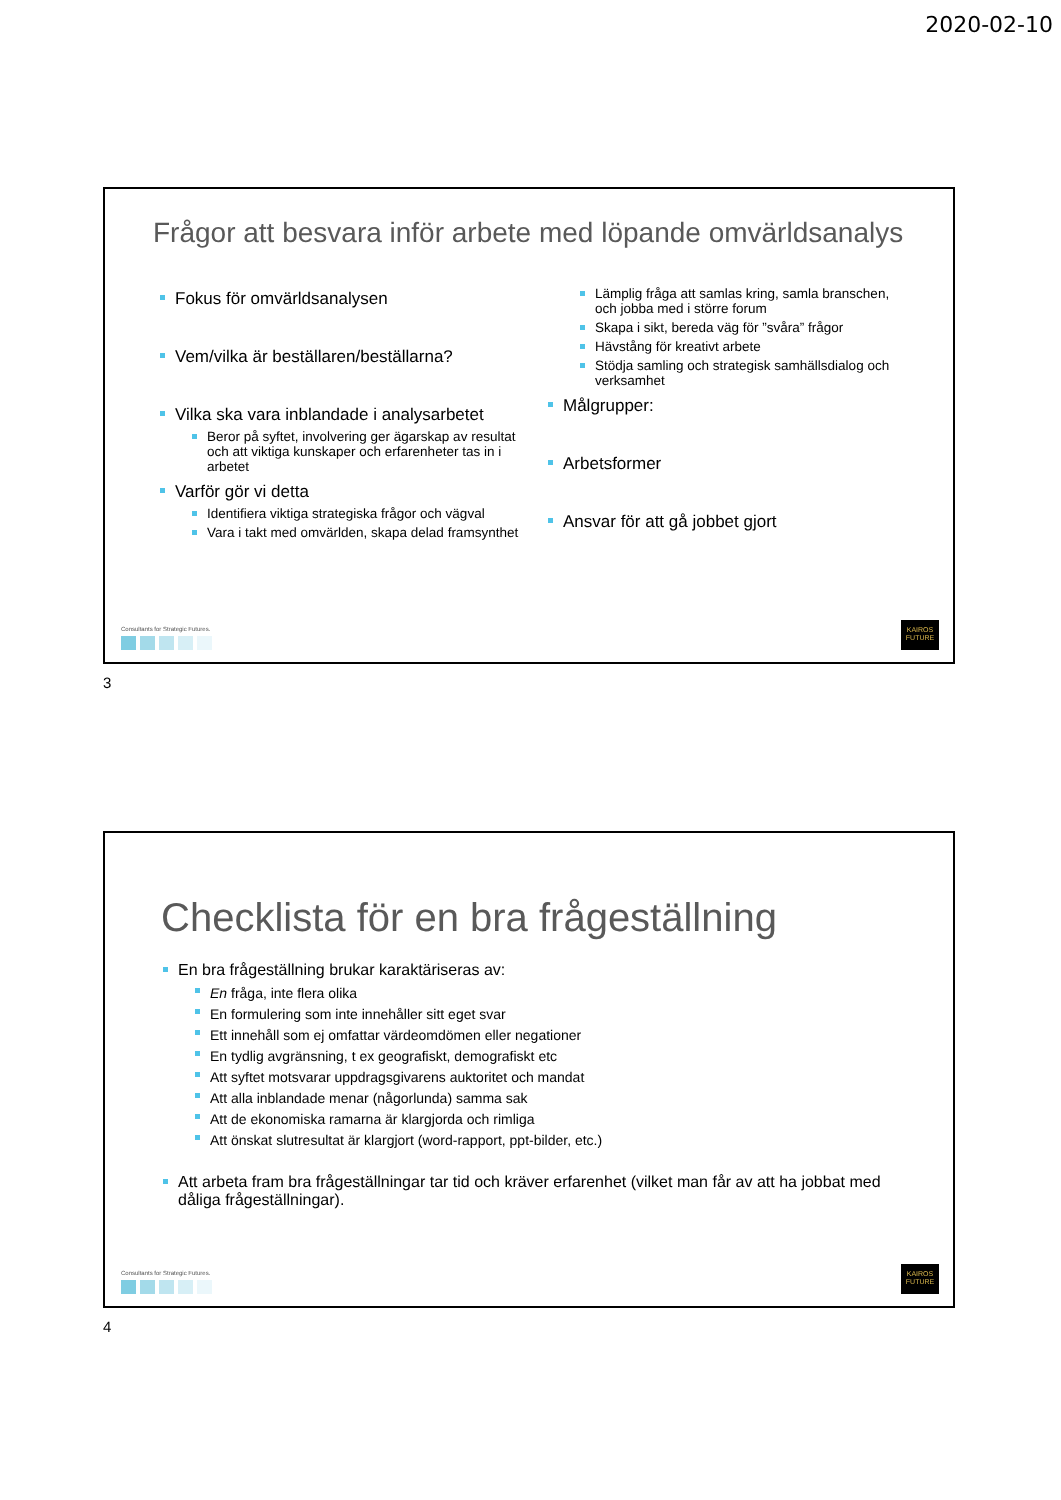2020-02-10
Frågor att besvara inför arbete med löpande omvärldsanalys
Fokus för omvärldsanalysen
Vem/vilka är beställaren/beställarna?
Vilka ska vara inblandade i analysarbetet
Beror på syftet, involvering ger ägarskap av resultat och att viktiga kunskaper och erfarenheter tas in i arbetet
Varför gör vi detta
Identifiera viktiga strategiska frågor och vägval
Vara i takt med omvärlden, skapa delad framsynthet
Lämplig fråga att samlas kring, samla branschen, och jobba med i större forum
Skapa i sikt, bereda väg för ”svåra” frågor
Hävstång för kreativt arbete
Stödja samling och strategisk samhällsdialog och verksamhet
Målgrupper:
Arbetsformer
Ansvar för att gå jobbet gjort
Consultants for Strategic Futures.
KAIROS
FUTURE
3
Checklista för en bra frågeställning
En bra frågeställning brukar karaktäriseras av:
En fråga, inte flera olika
En formulering som inte innehåller sitt eget svar
Ett innehåll som ej omfattar värdeomdömen eller negationer
En tydlig avgränsning, t ex geografiskt, demografiskt etc
Att syftet motsvarar uppdragsgivarens auktoritet och mandat
Att alla inblandade menar (någorlunda) samma sak
Att de ekonomiska ramarna är klargjorda och rimliga
Att önskat slutresultat är klargjort (word-rapport, ppt-bilder, etc.)
Att arbeta fram bra frågeställningar tar tid och kräver erfarenhet (vilket man får av att ha jobbat med dåliga frågeställningar).
Consultants for Strategic Futures.
KAIROS
FUTURE
4